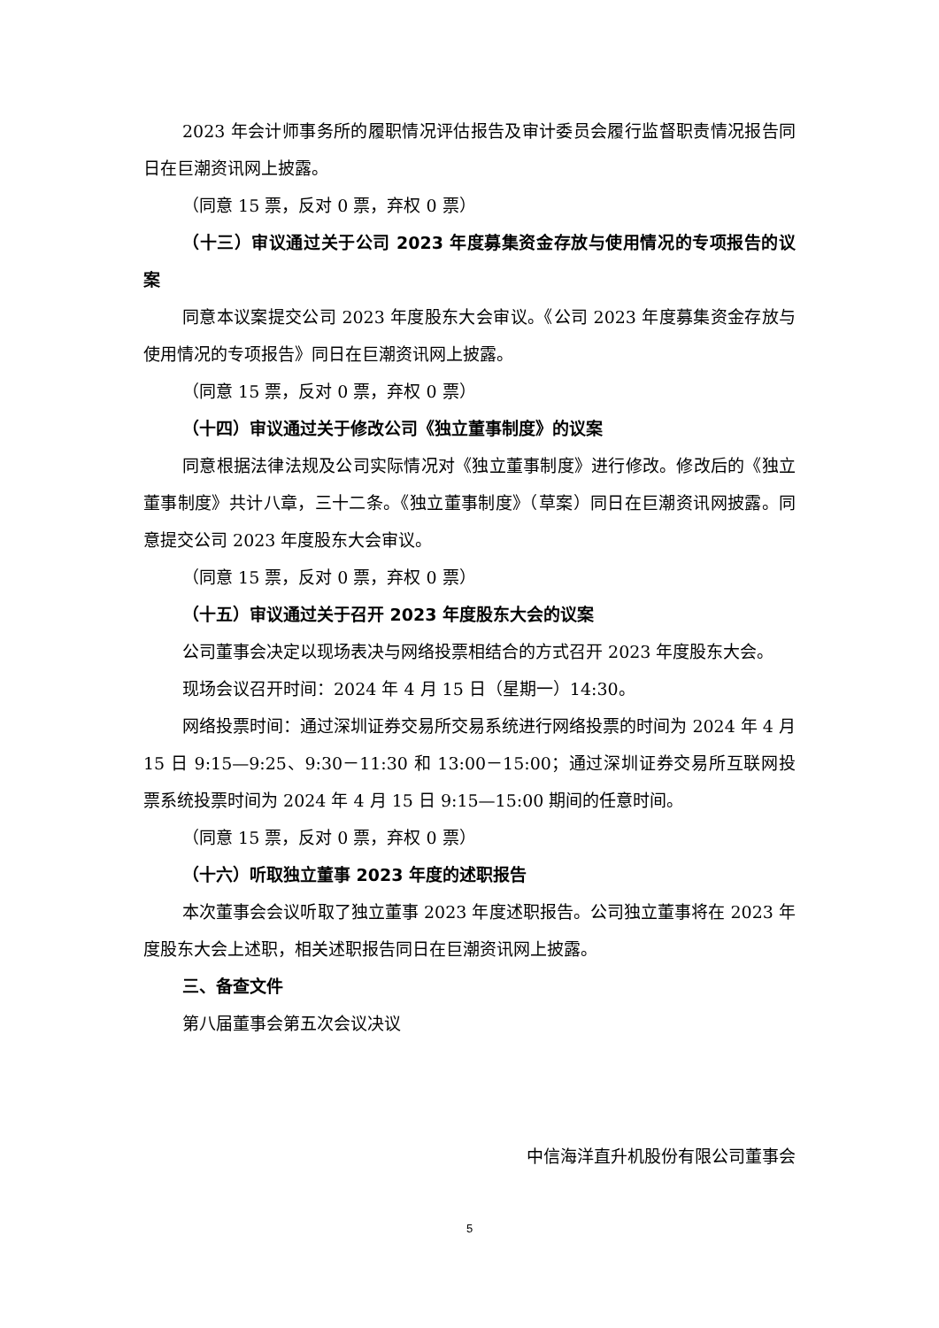2023 年会计师事务所的履职情况评估报告及审计委员会履行监督职责情况报告同日在巨潮资讯网上披露。
（同意 15 票，反对 0 票，弃权 0 票）
（十三）审议通过关于公司 2023 年度募集资金存放与使用情况的专项报告的议案
同意本议案提交公司 2023 年度股东大会审议。《公司 2023 年度募集资金存放与使用情况的专项报告》同日在巨潮资讯网上披露。
（同意 15 票，反对 0 票，弃权 0 票）
（十四）审议通过关于修改公司《独立董事制度》的议案
同意根据法律法规及公司实际情况对《独立董事制度》进行修改。修改后的《独立董事制度》共计八章，三十二条。《独立董事制度》（草案）同日在巨潮资讯网披露。同意提交公司 2023 年度股东大会审议。
（同意 15 票，反对 0 票，弃权 0 票）
（十五）审议通过关于召开 2023 年度股东大会的议案
公司董事会决定以现场表决与网络投票相结合的方式召开 2023 年度股东大会。
现场会议召开时间：2024 年 4 月 15 日（星期一）14:30。
网络投票时间：通过深圳证券交易所交易系统进行网络投票的时间为 2024 年 4 月 15 日 9:15—9:25、9:30－11:30 和 13:00－15:00；通过深圳证券交易所互联网投票系统投票时间为 2024 年 4 月 15 日 9:15—15:00 期间的任意时间。
（同意 15 票，反对 0 票，弃权 0 票）
（十六）听取独立董事 2023 年度的述职报告
本次董事会会议听取了独立董事 2023 年度述职报告。公司独立董事将在 2023 年度股东大会上述职，相关述职报告同日在巨潮资讯网上披露。
三、备查文件
第八届董事会第五次会议决议
中信海洋直升机股份有限公司董事会
5